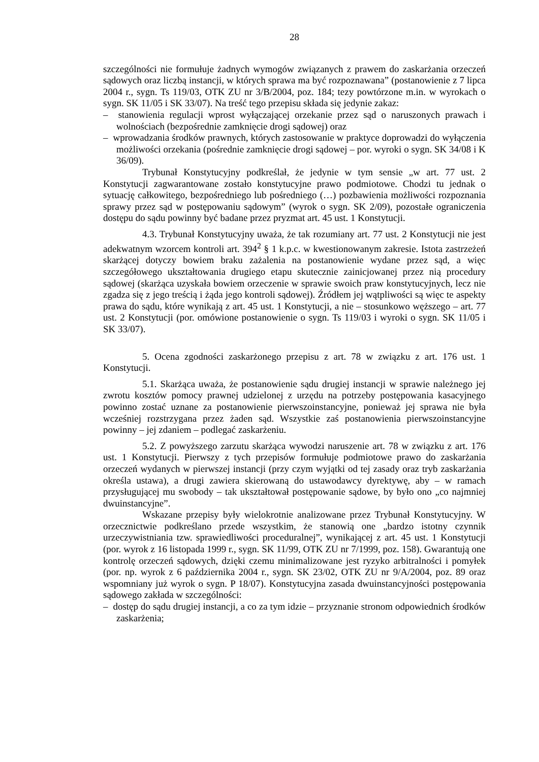28
szczególności nie formułuje żadnych wymogów związanych z prawem do zaskarżania orzeczeń sądowych oraz liczbą instancji, w których sprawa ma być rozpoznawana” (postanowienie z 7 lipca 2004 r., sygn. Ts 119/03, OTK ZU nr 3/B/2004, poz. 184; tezy powtórzone m.in. w wyrokach o sygn. SK 11/05 i SK 33/07). Na treść tego przepisu składa się jedynie zakaz:
– stanowienia regulacji wprost wyłączającej orzekanie przez sąd o naruszonych prawach i wolnościach (bezpośrednie zamknięcie drogi sądowej) oraz
– wprowadzania środków prawnych, których zastosowanie w praktyce doprowadzi do wyłączenia możliwości orzekania (pośrednie zamknięcie drogi sądowej – por. wyroki o sygn. SK 34/08 i K 36/09).
Trybunał Konstytucyjny podkreślał, że jedynie w tym sensie „w art. 77 ust. 2 Konstytucji zagwarantowane zostało konstytucyjne prawo podmiotowe. Chodzi tu jednak o sytuację całkowitego, bezpośredniego lub pośredniego (…) pozbawienia możliwości rozpoznania sprawy przez sąd w postępowaniu sądowym” (wyrok o sygn. SK 2/09), pozostałe ograniczenia dostępu do sądu powinny być badane przez pryzmat art. 45 ust. 1 Konstytucji.
4.3. Trybunał Konstytucyjny uważa, że tak rozumiany art. 77 ust. 2 Konstytucji nie jest adekwatnym wzorcem kontroli art. 394<sup>2</sup> § 1 k.p.c. w kwestionowanym zakresie. Istota zastrzeżeń skarżącej dotyczy bowiem braku zażalenia na postanowienie wydane przez sąd, a więc szczegółowego ukształtowania drugiego etapu skutecznie zainicjowanej przez nią procedury sądowej (skarżąca uzyskała bowiem orzeczenie w sprawie swoich praw konstytucyjnych, lecz nie zgadza się z jego treścią i żąda jego kontroli sądowej). Źródłem jej wątpliwości są więc te aspekty prawa do sądu, które wynikają z art. 45 ust. 1 Konstytucji, a nie – stosunkowo węższego – art. 77 ust. 2 Konstytucji (por. omówione postanowienie o sygn. Ts 119/03 i wyroki o sygn. SK 11/05 i SK 33/07).
5. Ocena zgodności zaskarżonego przepisu z art. 78 w związku z art. 176 ust. 1 Konstytucji.
5.1. Skarżąca uważa, że postanowienie sądu drugiej instancji w sprawie należnego jej zwrotu kosztów pomocy prawnej udzielonej z urzędu na potrzeby postępowania kasacyjnego powinno zostać uznane za postanowienie pierwszoinstancyjne, ponieważ jej sprawa nie była wcześniej rozstrzygana przez żaden sąd. Wszystkie zaś postanowienia pierwszoinstancyjne powinny – jej zdaniem – podlegać zaskarżeniu.
5.2. Z powyższego zarzutu skarżąca wywodzi naruszenie art. 78 w związku z art. 176 ust. 1 Konstytucji. Pierwszy z tych przepisów formułuje podmiotowe prawo do zaskarżania orzeczeń wydanych w pierwszej instancji (przy czym wyjątki od tej zasady oraz tryb zaskarżania określa ustawa), a drugi zawiera skierowaną do ustawodawcy dyrektywę, aby – w ramach przysługującej mu swobody – tak ukształtował postępowanie sądowe, by było ono „co najmniej dwuinstancyjne”.
Wskazane przepisy były wielokrotnie analizowane przez Trybunał Konstytucyjny. W orzecznictwie podkreślano przede wszystkim, że stanowią one „bardzo istotny czynnik urzeczywistniania tzw. sprawiedliwości proceduralnej”, wynikającej z art. 45 ust. 1 Konstytucji (por. wyrok z 16 listopada 1999 r., sygn. SK 11/99, OTK ZU nr 7/1999, poz. 158). Gwarantują one kontrolę orzeczeń sądowych, dzięki czemu minimalizowane jest ryzyko arbitralności i pomyłek (por. np. wyrok z 6 października 2004 r., sygn. SK 23/02, OTK ZU nr 9/A/2004, poz. 89 oraz wspomniany już wyrok o sygn. P 18/07). Konstytucyjna zasada dwuinstancyjności postępowania sądowego zakłada w szczególności:
– dostęp do sądu drugiej instancji, a co za tym idzie – przyznanie stronom odpowiednich środków zaskarżenia;